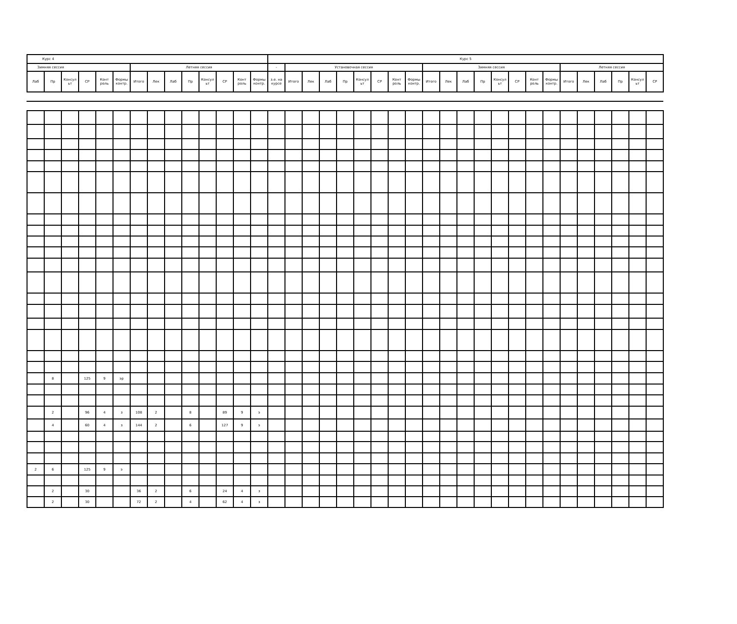| Курс 4 | | | | | | | | | | | | | | Курс 5 | | | | | | | | | | | | | | | | | | | | | | |
| --- | --- | --- | --- | --- | --- | --- | --- | --- | --- | --- | --- | --- | --- | --- | --- | --- | --- | --- | --- | --- | --- | --- | --- | --- | --- | --- | --- | --- | --- | --- | --- | --- | --- | --- | --- | --- |
| Зимняя сессия | | | | | | Летняя сессия | | | | | | | | - | Установочная сессия | | | | | | | | Зимняя сессия | | | | | | | | Летняя сессия | | | | | |
| Лаб | Пр | Консул ьт | СР | Конт роль | Формы контр. | Итого | Лек | Лаб | Пр | Консул ьт | СР | Конт роль | Формы контр. | з.е. на курсе | Итого | Лек | Лаб | Пр | Консул ьт | СР | Конт роль | Формы контр. | Итого | Лек | Лаб | Пр | Консул ьт | СР | Конт роль | Формы контр. | Итого | Лек | Лаб | Пр | Консул ьт | СР |
| | 8 | | 125 | 9 | эр | | | | | | | | | | | | | | | | | | | | | | | | | | | | | | | |
| | 2 | | 96 | 4 | з | 108 | 2 | | 8 | | 89 | 9 | э | | | | | | | | | | | | | | | | | | | | | | | |
| | 4 | | 60 | 4 | з | 144 | 2 | | 6 | | 127 | 9 | э | | | | | | | | | | | | | | | | | | | | | | | |
| 2 | 6 | | 125 | 9 | э | | | | | | | | | | | | | | | | | | | | | | | | | | | | | | | |
| | 2 | | 30 | | | 36 | 2 | | 6 | | 24 | 4 | з | | | | | | | | | | | | | | | | | | | | | | | |
| | 2 | | 30 | | | 72 | 2 | | 4 | | 62 | 4 | з | | | | | | | | | | | | | | | | | | | | | | | |